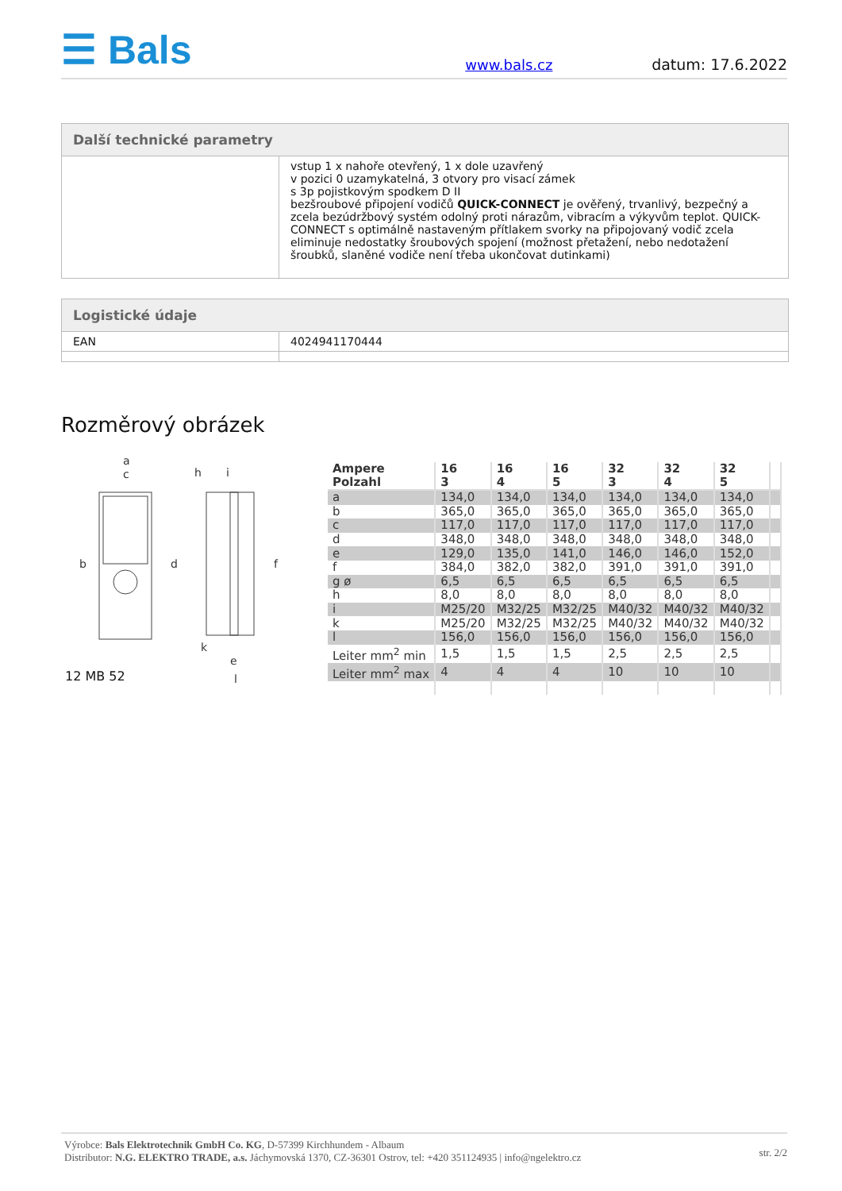☰ Bals www.bals.cz datum: 17.6.2022
| Další technické parametry | |
| --- | --- |
| | vstup 1 x nahoře otevřený, 1 x dole uzavřený v pozici 0 uzamykatelná, 3 otvory pro visací zámek s 3p pojistkovým spodkem D II bezšroubové připojení vodičů QUICK-CONNECT je ověřený, trvanlivý, bezpečný a zcela bezúdržbový systém odolný proti nárazům, vibracím a výkyvům teplot. QUICK-CONNECT s optimálně nastaveným přítlakem svorky na připojovaný vodič zcela eliminuje nedostatky šroubových spojení (možnost přetažení, nebo nedotažení šroubků, slaněné vodiče není třeba ukončovat dutinkami) |
| Logistické údaje | |
| --- | --- |
| EAN | 4024941170444 |
Rozměrový obrázek
a
c
h
i
b
d
f
k
e
l
12 MB 52
| Ampere Polzahl | 16 3 | 16 4 | 16 5 | 32 3 | 32 4 | 32 5 | |
| --- | --- | --- | --- | --- | --- | --- | --- |
| a | 134,0 | 134,0 | 134,0 | 134,0 | 134,0 | 134,0 | |
| b | 365,0 | 365,0 | 365,0 | 365,0 | 365,0 | 365,0 | |
| c | 117,0 | 117,0 | 117,0 | 117,0 | 117,0 | 117,0 | |
| d | 348,0 | 348,0 | 348,0 | 348,0 | 348,0 | 348,0 | |
| e | 129,0 | 135,0 | 141,0 | 146,0 | 146,0 | 152,0 | |
| f | 384,0 | 382,0 | 382,0 | 391,0 | 391,0 | 391,0 | |
| g ø | 6,5 | 6,5 | 6,5 | 6,5 | 6,5 | 6,5 | |
| h | 8,0 | 8,0 | 8,0 | 8,0 | 8,0 | 8,0 | |
| i | M25/20 | M32/25 | M32/25 | M40/32 | M40/32 | M40/32 | |
| k | M25/20 | M32/25 | M32/25 | M40/32 | M40/32 | M40/32 | |
| l | 156,0 | 156,0 | 156,0 | 156,0 | 156,0 | 156,0 | |
| Leiter mm<sup>2</sup> min | 1,5 | 1,5 | 1,5 | 2,5 | 2,5 | 2,5 | |
| Leiter mm<sup>2</sup> max | 4 | 4 | 4 | 10 | 10 | 10 | |
Výrobce: Bals Elektrotechnik GmbH Co. KG, D-57399 Kirchhundem - Albaum
Distributor: N.G. ELEKTRO TRADE, a.s. Jáchymovská 1370, CZ-36301 Ostrov, tel: +420 351124935 | info@ngelektro.cz
str. 2/2